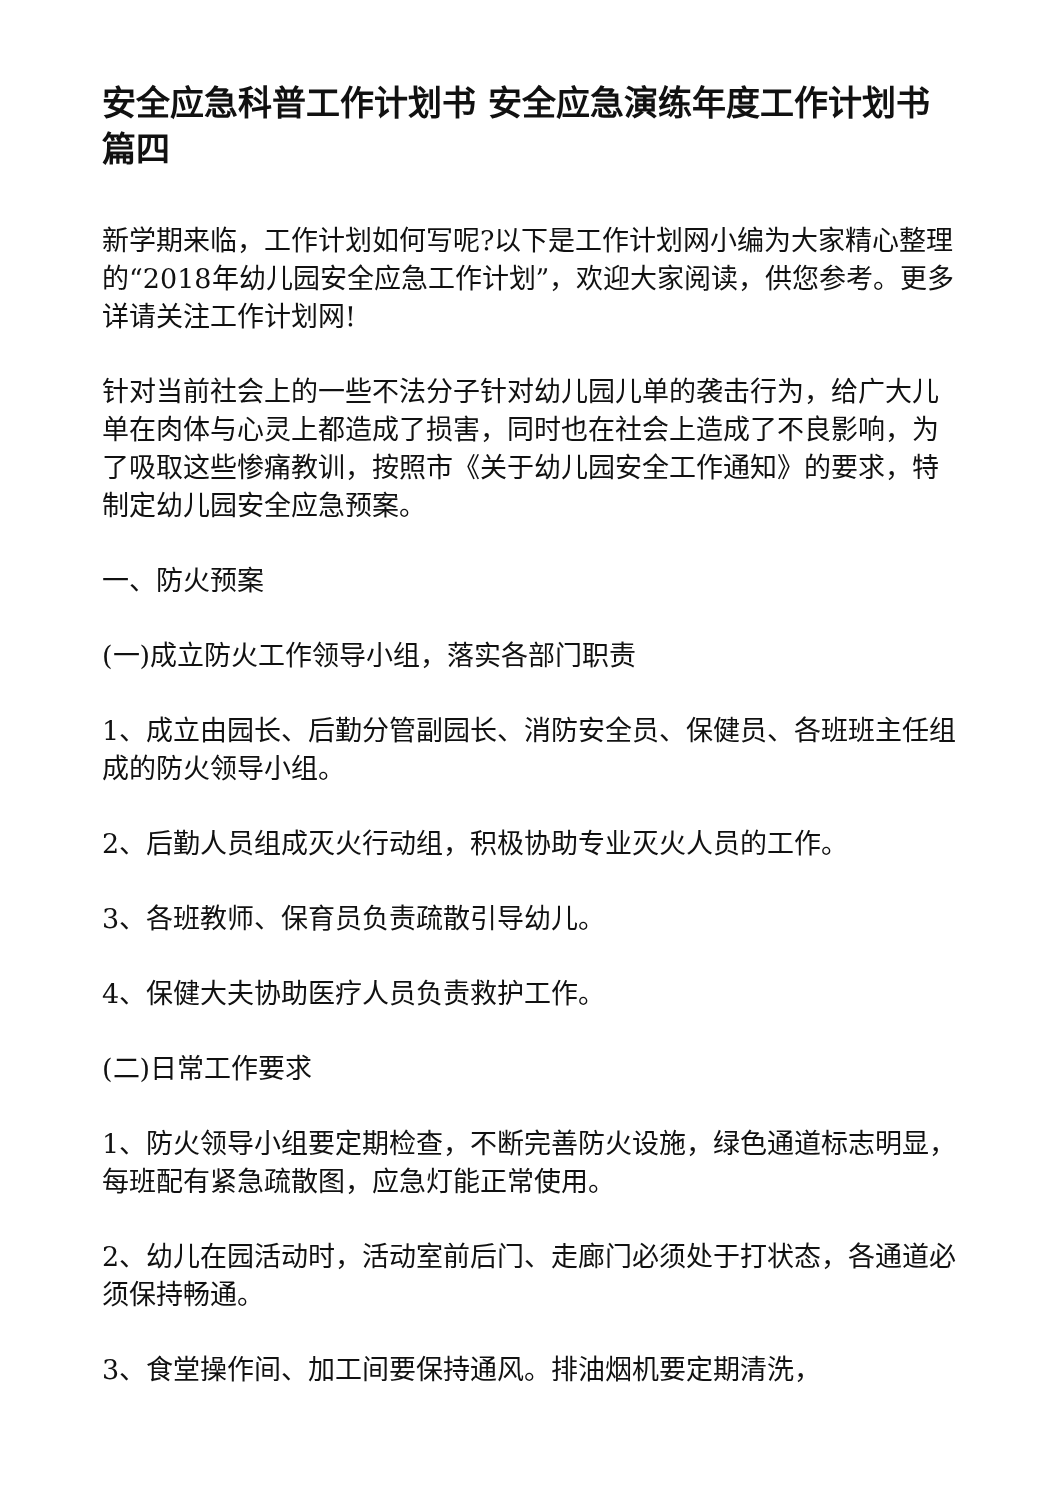安全应急科普工作计划书 安全应急演练年度工作计划书篇四
新学期来临，工作计划如何写呢?以下是工作计划网小编为大家精心整理的“2018年幼儿园安全应急工作计划”，欢迎大家阅读，供您参考。更多详请关注工作计划网!
针对当前社会上的一些不法分子针对幼儿园儿单的袭击行为，给广大儿单在肉体与心灵上都造成了损害，同时也在社会上造成了不良影响，为了吸取这些惨痛教训，按照市《关于幼儿园安全工作通知》的要求，特制定幼儿园安全应急预案。
一、防火预案
(一)成立防火工作领导小组，落实各部门职责
1、成立由园长、后勤分管副园长、消防安全员、保健员、各班班主任组成的防火领导小组。
2、后勤人员组成灭火行动组，积极协助专业灭火人员的工作。
3、各班教师、保育员负责疏散引导幼儿。
4、保健大夫协助医疗人员负责救护工作。
(二)日常工作要求
1、防火领导小组要定期检查，不断完善防火设施，绿色通道标志明显，每班配有紧急疏散图，应急灯能正常使用。
2、幼儿在园活动时，活动室前后门、走廊门必须处于打状态，各通道必须保持畅通。
3、食堂操作间、加工间要保持通风。排油烟机要定期清洗，